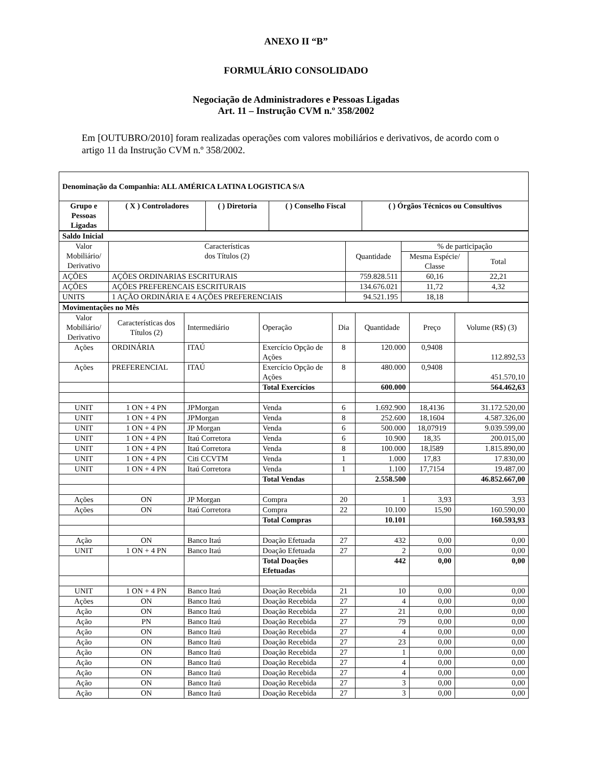ANEXO II “B”
FORMULÁRIO CONSOLIDADO
Negociação de Administradores e Pessoas Ligadas
Art. 11 – Instrução CVM n.º 358/2002
Em [OUTUBRO/2010] foram realizadas operações com valores mobiliários e derivativos, de acordo com o artigo 11 da Instrução CVM n.º 358/2002.
| Denominação da Companhia: ALL AMÉRICA LATINA LOGISTICA S/A | | | | |
| Grupo e Pessoas Ligadas | ( X ) Controladores | ( ) Diretoria | ( ) Conselho Fiscal | ( ) Órgãos Técnicos ou Consultivos |
| Saldo Inicial | | | | |
| Valor Mobiliário/ Derivativo | Características dos Títulos (2) | Quantidade | % de participação | |
| | | | Mesma Espécie/ Classe | Total |
| AÇÕES | AÇÕES ORDINARIAS ESCRITURAIS | 759.828.511 | 60,16 | 22,21 |
| AÇÕES | AÇÕES PREFERENCAIS ESCRITURAIS | 134.676.021 | 11,72 | 4,32 |
| UNITS | 1 AÇÃO ORDINÁRIA E 4 AÇÕES PREFERENCIAIS | 94.521.195 | 18,18 | |
| Movimentações no Mês | | | | | | | |
| Valor Mobiliário/ Derivativo | Características dos Títulos (2) | Intermediário | Operação | Dia | Quantidade | Preço | Volume (R$) (3) |
| Ações | ORDINÁRIA | ITAÚ | Exercício Opção de Ações | 8 | 120.000 | 0,9408 | 112.892,53 |
| Ações | PREFERENCIAL | ITAÚ | Exercício Opção de Ações | 8 | 480.000 | 0,9408 | 451.570,10 |
| | | | Total Exercícios | | 600.000 | | 564.462,63 |
| UNIT | 1 ON + 4 PN | JPMorgan | Venda | 6 | 1.692.900 | 18,4136 | 31.172.520,00 |
| UNIT | 1 ON + 4 PN | JPMorgan | Venda | 8 | 252.600 | 18,1604 | 4.587.326,00 |
| UNIT | 1 ON + 4 PN | JP Morgan | Venda | 6 | 500.000 | 18,07919 | 9.039.599,00 |
| UNIT | 1 ON + 4 PN | Itaú Corretora | Venda | 6 | 10.900 | 18,35 | 200.015,00 |
| UNIT | 1 ON + 4 PN | Itaú Corretora | Venda | 8 | 100.000 | 18,l589 | 1.815.890,00 |
| UNIT | 1 ON + 4 PN | Citi CCVTM | Venda | 1 | 1.000 | 17,83 | 17.830,00 |
| UNIT | 1 ON + 4 PN | Itaú Corretora | Venda | 1 | 1.100 | 17,7154 | 19.487,00 |
| | | | Total Vendas | | 2.558.500 | | 46.852.667,00 |
| Ações | ON | JP Morgan | Compra | 20 | 1 | 3,93 | 3,93 |
| Ações | ON | Itaú Corretora | Compra | 22 | 10.100 | 15,90 | 160.590,00 |
| | | | Total Compras | | 10.101 | | 160.593,93 |
| Ação | ON | Banco Itaú | Doação Efetuada | 27 | 432 | 0,00 | 0,00 |
| UNIT | 1 ON + 4 PN | Banco Itaú | Doação Efetuada | 27 | 2 | 0,00 | 0,00 |
| | | | Total Doações Efetuadas | | 442 | 0,00 | 0,00 |
| UNIT | 1 ON + 4 PN | Banco Itaú | Doação Recebida | 21 | 10 | 0,00 | 0,00 |
| Ações | ON | Banco Itaú | Doação Recebida | 27 | 4 | 0,00 | 0,00 |
| Ação | ON | Banco Itaú | Doação Recebida | 27 | 21 | 0,00 | 0,00 |
| Ação | PN | Banco Itaú | Doação Recebida | 27 | 79 | 0,00 | 0,00 |
| Ação | ON | Banco Itaú | Doação Recebida | 27 | 4 | 0,00 | 0,00 |
| Ação | ON | Banco Itaú | Doação Recebida | 27 | 23 | 0,00 | 0,00 |
| Ação | ON | Banco Itaú | Doação Recebida | 27 | 1 | 0,00 | 0,00 |
| Ação | ON | Banco Itaú | Doação Recebida | 27 | 4 | 0,00 | 0,00 |
| Ação | ON | Banco Itaú | Doação Recebida | 27 | 4 | 0,00 | 0,00 |
| Ação | ON | Banco Itaú | Doação Recebida | 27 | 3 | 0,00 | 0,00 |
| Ação | ON | Banco Itaú | Doação Recebida | 27 | 3 | 0,00 | 0,00 |